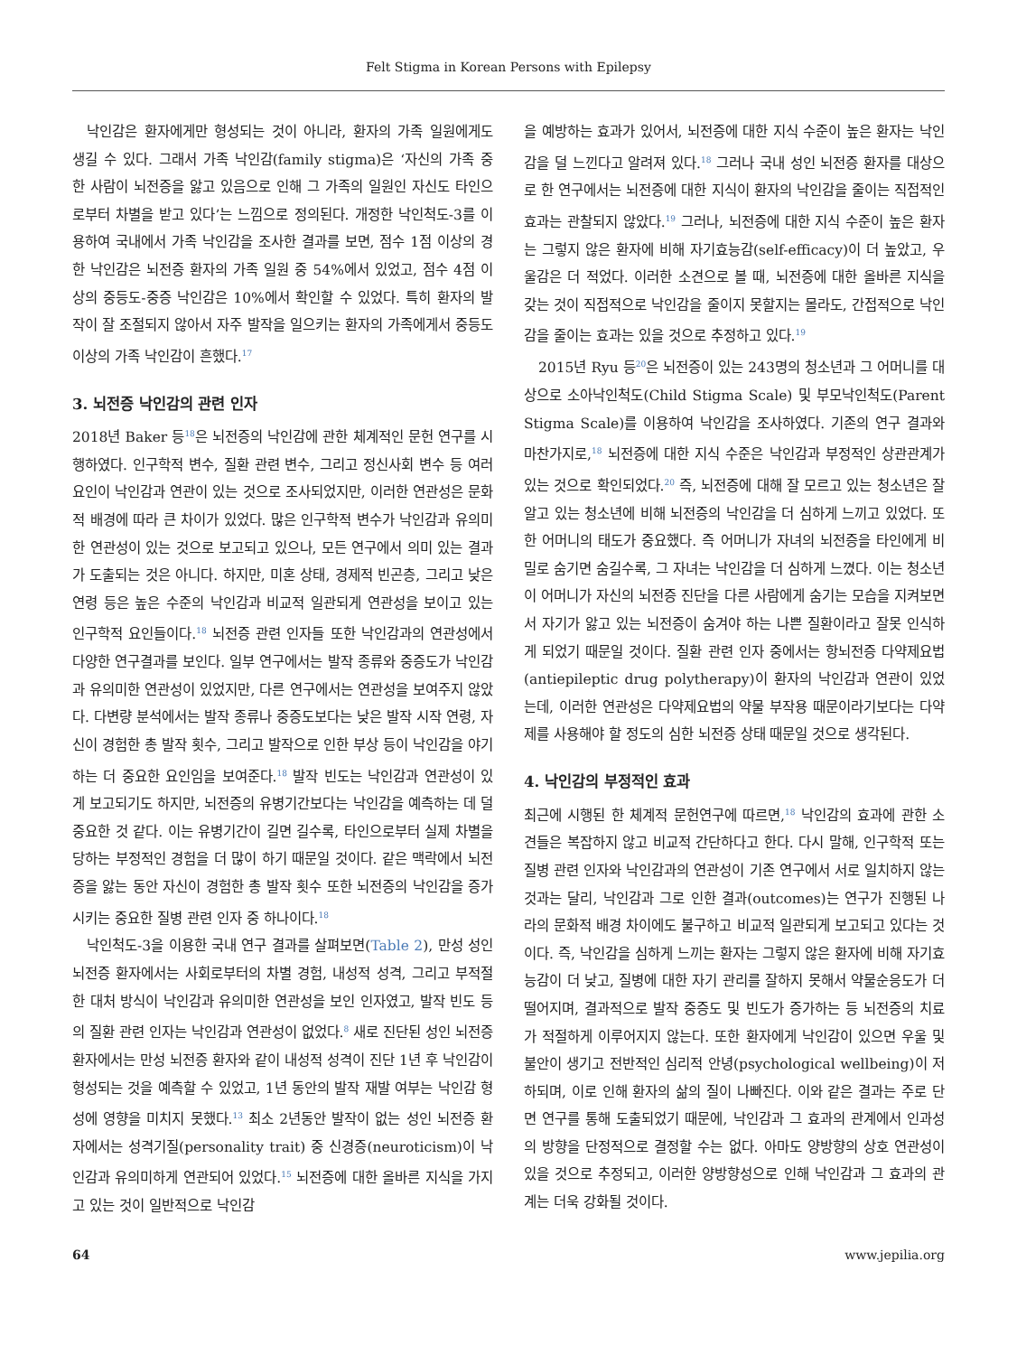Felt Stigma in Korean Persons with Epilepsy
낙인감은 환자에게만 형성되는 것이 아니라, 환자의 가족 일원에게도 생길 수 있다. 그래서 가족 낙인감(family stigma)은 ‘자신의 가족 중 한 사람이 뇌전증을 앓고 있음으로 인해 그 가족의 일원인 자신도 타인으로부터 차별을 받고 있다’는 느낌으로 정의된다. 개정한 낙인척도-3를 이용하여 국내에서 가족 낙인감을 조사한 결과를 보면, 점수 1점 이상의 경한 낙인감은 뇌전증 환자의 가족 일원 중 54%에서 있었고, 점수 4점 이상의 중등도-중증 낙인감은 10%에서 확인할 수 있었다. 특히 환자의 발작이 잘 조절되지 않아서 자주 발작을 일으키는 환자의 가족에게서 중등도 이상의 가족 낙인감이 흔했다.<sup>17</sup>
3. 뇌전증 낙인감의 관련 인자
2018년 Baker 등<sup>18</sup>은 뇌전증의 낙인감에 관한 체계적인 문헌 연구를 시행하였다. 인구학적 변수, 질환 관련 변수, 그리고 정신사회 변수 등 여러 요인이 낙인감과 연관이 있는 것으로 조사되었지만, 이러한 연관성은 문화적 배경에 따라 큰 차이가 있었다. 많은 인구학적 변수가 낙인감과 유의미한 연관성이 있는 것으로 보고되고 있으나, 모든 연구에서 의미 있는 결과가 도출되는 것은 아니다. 하지만, 미혼 상태, 경제적 빈곤층, 그리고 낮은 연령 등은 높은 수준의 낙인감과 비교적 일관되게 연관성을 보이고 있는 인구학적 요인들이다.<sup>18</sup> 뇌전증 관련 인자들 또한 낙인감과의 연관성에서 다양한 연구결과를 보인다. 일부 연구에서는 발작 종류와 중증도가 낙인감과 유의미한 연관성이 있었지만, 다른 연구에서는 연관성을 보여주지 않았다. 다변량 분석에서는 발작 종류나 중증도보다는 낮은 발작 시작 연령, 자신이 경험한 총 발작 횟수, 그리고 발작으로 인한 부상 등이 낙인감을 야기하는 더 중요한 요인임을 보여준다.<sup>18</sup> 발작 빈도는 낙인감과 연관성이 있게 보고되기도 하지만, 뇌전증의 유병기간보다는 낙인감을 예측하는 데 덜 중요한 것 같다. 이는 유병기간이 길면 길수록, 타인으로부터 실제 차별을 당하는 부정적인 경험을 더 많이 하기 때문일 것이다. 같은 맥락에서 뇌전증을 앓는 동안 자신이 경험한 총 발작 횟수 또한 뇌전증의 낙인감을 증가시키는 중요한 질병 관련 인자 중 하나이다.<sup>18</sup>
낙인척도-3을 이용한 국내 연구 결과를 살펴보면(Table 2), 만성 성인 뇌전증 환자에서는 사회로부터의 차별 경험, 내성적 성격, 그리고 부적절한 대처 방식이 낙인감과 유의미한 연관성을 보인 인자였고, 발작 빈도 등의 질환 관련 인자는 낙인감과 연관성이 없었다.<sup>8</sup> 새로 진단된 성인 뇌전증 환자에서는 만성 뇌전증 환자와 같이 내성적 성격이 진단 1년 후 낙인감이 형성되는 것을 예측할 수 있었고, 1년 동안의 발작 재발 여부는 낙인감 형성에 영향을 미치지 못했다.<sup>13</sup> 최소 2년동안 발작이 없는 성인 뇌전증 환자에서는 성격기질(personality trait) 중 신경증(neuroticism)이 낙인감과 유의미하게 연관되어 있었다.<sup>15</sup> 뇌전증에 대한 올바른 지식을 가지고 있는 것이 일반적으로 낙인감
을 예방하는 효과가 있어서, 뇌전증에 대한 지식 수준이 높은 환자는 낙인감을 덜 느낀다고 알려져 있다.<sup>18</sup> 그러나 국내 성인 뇌전증 환자를 대상으로 한 연구에서는 뇌전증에 대한 지식이 환자의 낙인감을 줄이는 직접적인 효과는 관찰되지 않았다.<sup>19</sup> 그러나, 뇌전증에 대한 지식 수준이 높은 환자는 그렇지 않은 환자에 비해 자기효능감(self-efficacy)이 더 높았고, 우울감은 더 적었다. 이러한 소견으로 볼 때, 뇌전증에 대한 올바른 지식을 갖는 것이 직접적으로 낙인감을 줄이지 못할지는 몰라도, 간접적으로 낙인감을 줄이는 효과는 있을 것으로 추정하고 있다.<sup>19</sup>
2015년 Ryu 등<sup>20</sup>은 뇌전증이 있는 243명의 청소년과 그 어머니를 대상으로 소아낙인척도(Child Stigma Scale) 및 부모낙인척도(Parent Stigma Scale)를 이용하여 낙인감을 조사하였다. 기존의 연구 결과와 마찬가지로,<sup>18</sup> 뇌전증에 대한 지식 수준은 낙인감과 부정적인 상관관계가 있는 것으로 확인되었다.<sup>20</sup> 즉, 뇌전증에 대해 잘 모르고 있는 청소년은 잘 알고 있는 청소년에 비해 뇌전증의 낙인감을 더 심하게 느끼고 있었다. 또한 어머니의 태도가 중요했다. 즉 어머니가 자녀의 뇌전증을 타인에게 비밀로 숨기면 숨길수록, 그 자녀는 낙인감을 더 심하게 느꼈다. 이는 청소년이 어머니가 자신의 뇌전증 진단을 다른 사람에게 숨기는 모습을 지켜보면서 자기가 앓고 있는 뇌전증이 숨겨야 하는 나쁜 질환이라고 잘못 인식하게 되었기 때문일 것이다. 질환 관련 인자 중에서는 항뇌전증 다약제요법(antiepileptic drug polytherapy)이 환자의 낙인감과 연관이 있었는데, 이러한 연관성은 다약제요법의 약물 부작용 때문이라기보다는 다약제를 사용해야 할 정도의 심한 뇌전증 상태 때문일 것으로 생각된다.
4. 낙인감의 부정적인 효과
최근에 시행된 한 체계적 문헌연구에 따르면,<sup>18</sup> 낙인감의 효과에 관한 소견들은 복잡하지 않고 비교적 간단하다고 한다. 다시 말해, 인구학적 또는 질병 관련 인자와 낙인감과의 연관성이 기존 연구에서 서로 일치하지 않는 것과는 달리, 낙인감과 그로 인한 결과(outcomes)는 연구가 진행된 나라의 문화적 배경 차이에도 불구하고 비교적 일관되게 보고되고 있다는 것이다. 즉, 낙인감을 심하게 느끼는 환자는 그렇지 않은 환자에 비해 자기효능감이 더 낮고, 질병에 대한 자기 관리를 잘하지 못해서 약물순응도가 더 떨어지며, 결과적으로 발작 중증도 및 빈도가 증가하는 등 뇌전증의 치료가 적절하게 이루어지지 않는다. 또한 환자에게 낙인감이 있으면 우울 및 불안이 생기고 전반적인 심리적 안녕(psychological wellbeing)이 저하되며, 이로 인해 환자의 삶의 질이 나빠진다. 이와 같은 결과는 주로 단면 연구를 통해 도출되었기 때문에, 낙인감과 그 효과의 관계에서 인과성의 방향을 단정적으로 결정할 수는 없다. 아마도 양방향의 상호 연관성이 있을 것으로 추정되고, 이러한 양방향성으로 인해 낙인감과 그 효과의 관계는 더욱 강화될 것이다.
64 www.jepilia.org